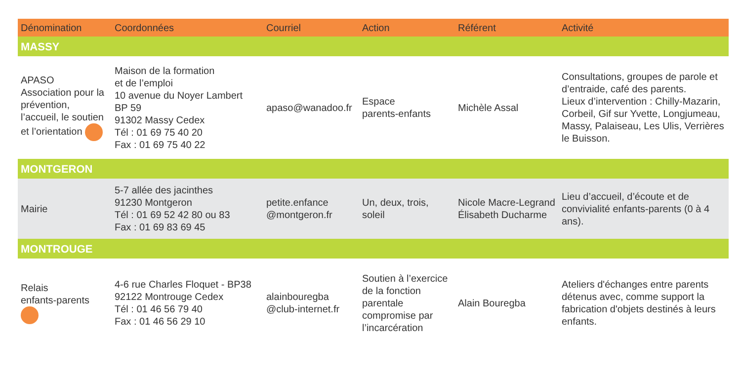| Dénomination | Coordonnées | Courriel | Action | Référent | Activité |
| --- | --- | --- | --- | --- | --- |
| MASSY | | | | | |
| APASO Association pour la prévention, l’accueil, le soutien et l’orientation | Maison de la formation et de l’emploi 10 avenue du Noyer Lambert BP 59 91302 Massy Cedex Tél : 01 69 75 40 20 Fax : 01 69 75 40 22 | apaso@wanadoo.fr | Espace parents-enfants | Michèle Assal | Consultations, groupes de parole et d’entraide, café des parents. Lieux d’intervention : Chilly-Mazarin, Corbeil, Gif sur Yvette, Longjumeau, Massy, Palaiseau, Les Ulis, Verrières le Buisson. |
| MONTGERON | | | | | |
| Mairie | 5-7 allée des jacinthes 91230 Montgeron Tél : 01 69 52 42 80 ou 83 Fax : 01 69 83 69 45 | petite.enfance @montgeron.fr | Un, deux, trois, soleil | Nicole Macre-Legrand Élisabeth Ducharme | Lieu d’accueil, d’écoute et de convivialité enfants-parents (0 à 4 ans). |
| MONTROUGE | | | | | |
| Relais enfants-parents | 4-6 rue Charles Floquet - BP38 92122 Montrouge Cedex Tél : 01 46 56 79 40 Fax : 01 46 56 29 10 | alainbouregba @club-internet.fr | Soutien à l’exercice de la fonction parentale compromise par l’incarcération | Alain Bouregba | Ateliers d'échanges entre parents détenus avec, comme support la fabrication d'objets destinés à leurs enfants. |